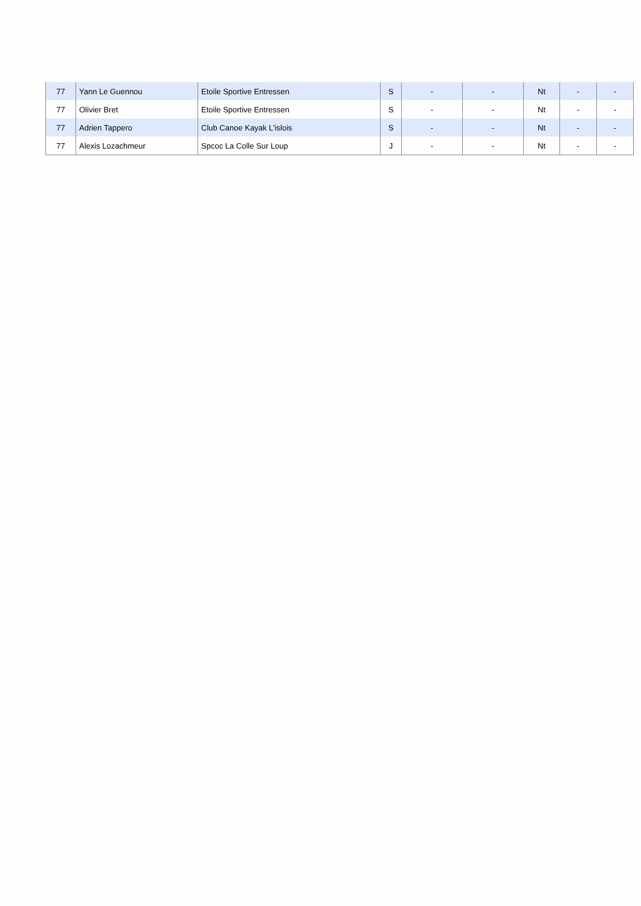| 77 | Yann Le Guennou | Etoile Sportive Entressen | S | - | - | Nt | - | - |
| 77 | Olivier Bret | Etoile Sportive Entressen | S | - | - | Nt | - | - |
| 77 | Adrien Tappero | Club Canoe Kayak L'islois | S | - | - | Nt | - | - |
| 77 | Alexis Lozachmeur | Spcoc La Colle Sur Loup | J | - | - | Nt | - | - |